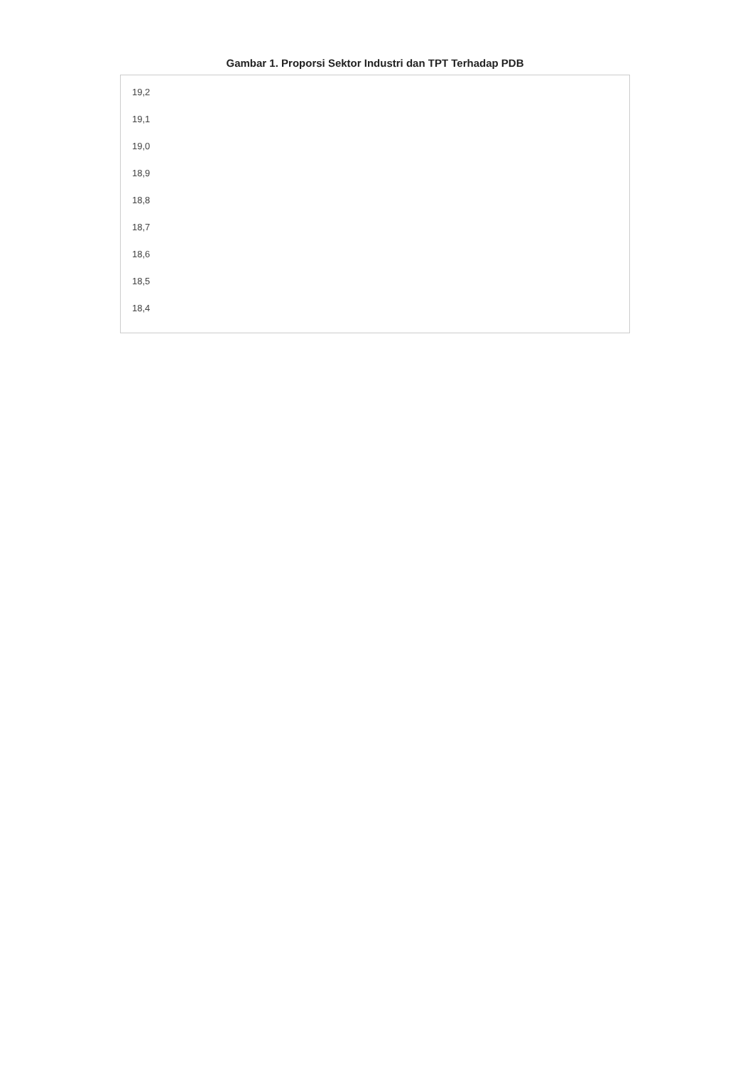Gambar 1. Proporsi Sektor Industri dan TPT Terhadap PDB
19,2
19,1
19,0
18,9
18,8
18,7
18,6
18,5
18,4